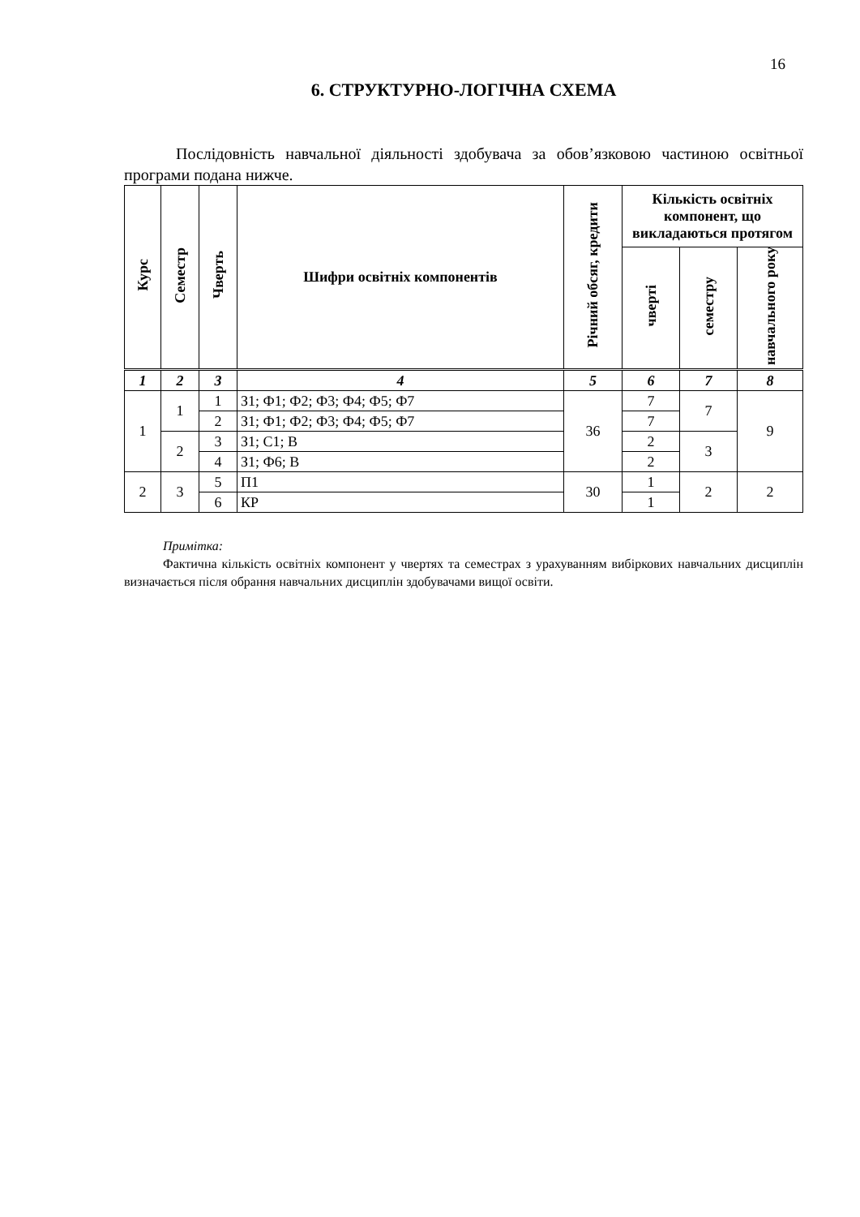16
6. СТРУКТУРНО-ЛОГІЧНА СХЕМА
Послідовність навчальної діяльності здобувача за обов’язковою частиною освітньої програми подана нижче.
| Курс | Семестр | Чверть | Шифри освітніх компонентів | Річний обсяг, кредити | Кількість освітніх компонент, що викладаються протягом | | |
| --- | --- | --- | --- | --- | --- | --- | --- |
| | | | | | чверті | семестру | навчального року |
| 1 | 2 | 3 | 4 | 5 | 6 | 7 | 8 |
| 1 | 1 | 1 | З1; Ф1; Ф2; Ф3; Ф4; Ф5; Ф7 | 36 | 7 | 7 | 9 |
| | | 2 | З1; Ф1; Ф2; Ф3; Ф4; Ф5; Ф7 | | 7 | | |
| | 2 | 3 | З1; С1; В | | 2 | 3 | |
| | | 4 | З1; Ф6; В | | 2 | | |
| 2 | 3 | 5 | П1 | 30 | 1 | 2 | 2 |
| | | 6 | КР | | 1 | | |
Примітка:
Фактична кількість освітніх компонент у чвертях та семестрах з урахуванням вибіркових навчальних дисциплін визначається після обрання навчальних дисциплін здобувачами вищої освіти.